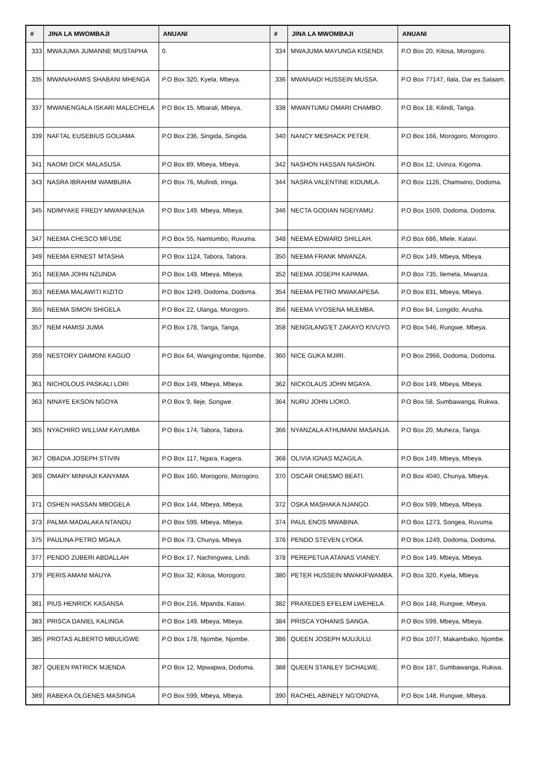| # | JINA LA MWOMBAJI | ANUANI | # | JINA LA MWOMBAJI | ANUANI |
| --- | --- | --- | --- | --- | --- |
| 333 | MWAJUMA JUMANNE MUSTAPHA | 0. | 334 | MWAJUMA MAYUNGA KISENDI. | P.O Box 20, Kilosa, Morogoro. |
| 335 | MWANAHAMIS SHABANI MHENGA | P.O Box 320, Kyela, Mbeya. | 336 | MWANAIDI HUSSEIN MUSSA. | P.O Box 77147, Ilala, Dar es Salaam. |
| 337 | MWANENGALA ISKARI MALECHELA | P.O Box 15, Mbarali, Mbeya. | 338 | MWANTUMU OMARI CHAMBO. | P.O Box 18, Kilindi, Tanga. |
| 339 | NAFTAL EUSEBIUS GOLIAMA | P.O Box 236, Singida, Singida. | 340 | NANCY MESHACK PETER. | P.O Box 166, Morogoro, Morogoro. |
| 341 | NAOMI DICK MALASUSA | P.O Box 89, Mbeya, Mbeya. | 342 | NASHON HASSAN NASHON. | P.O Box 12, Uvinza, Kigoma. |
| 343 | NASRA IBRAHIM WAMBURA | P.O Box 76, Mufindi, Iringa. | 344 | NASRA VALENTINE KIDUMLA. | P.O Box 1126, Chamwino, Dodoma. |
| 345 | NDIMYAKE FREDY MWANKENJA | P.O Box 149, Mbeya, Mbeya. | 346 | NECTA GODIAN NGEIYAMU. | P.O Box 1509, Dodoma, Dodoma. |
| 347 | NEEMA CHESCO MFUSE | P.O Box 55, Namtumbo, Ruvuma. | 348 | NEEMA EDWARD SHILLAH. | P.O Box 686, Mlele, Katavi. |
| 349 | NEEMA ERNEST MTASHA | P.O Box 1124, Tabora, Tabora. | 350 | NEEMA FRANK MWANZA. | P.O Box 149, Mbeya, Mbeya. |
| 351 | NEEMA JOHN NZUNDA | P.O Box 149, Mbeya, Mbeya. | 352 | NEEMA JOSEPH KAPAMA. | P.O Box 735, Ilemela, Mwanza. |
| 353 | NEEMA MALAWITI KIZITO | P.O Box 1249, Dodoma, Dodoma. | 354 | NEEMA PETRO MWAKAPESA. | P.O Box 831, Mbeya, Mbeya. |
| 355 | NEEMA SIMON SHIGELA | P.O Box 22, Ulanga, Morogoro. | 356 | NEEMA VYOSENA MLEMBA. | P.O Box 84, Longido, Arusha. |
| 357 | NEM HAMISI JUMA | P.O Box 178, Tanga, Tanga. | 358 | NENGILANG'ET ZAKAYO KIVUYO. | P.O Box 546, Rungwe, Mbeya. |
| 359 | NESTORY DAIMONI KAGUO | P.O Box 64, Wanging'ombe, Njombe. | 360 | NICE GUKA MJIRI. | P.O Box 2966, Dodoma, Dodoma. |
| 361 | NICHOLOUS PASKALI LORI | P.O Box 149, Mbeya, Mbeya. | 362 | NICKOLAUS JOHN MGAYA. | P.O Box 149, Mbeya, Mbeya. |
| 363 | NINAYE EKSON NGOYA | P.O Box 9, Ileje, Songwe. | 364 | NURU JOHN LIOKO. | P.O Box 58, Sumbawanga, Rukwa. |
| 365 | NYACHIRO WILLIAM KAYUMBA | P.O Box 174, Tabora, Tabora. | 366 | NYANZALA ATHUMANI MASANJA. | P.O Box 20, Muheza, Tanga. |
| 367 | OBADIA JOSEPH STIVIN | P.O Box 117, Ngara, Kagera. | 368 | OLIVIA IGNAS MZAGILA. | P.O Box 149, Mbeya, Mbeya. |
| 369 | OMARY MINHAJI KANYAMA | P.O Box 160, Morogoro, Morogoro. | 370 | OSCAR ONESMO BEATI. | P.O Box 4040, Chunya, Mbeya. |
| 371 | OSHEN HASSAN MBOGELA | P.O Box 144, Mbeya, Mbeya. | 372 | OSKA MASHAKA NJANGO. | P.O Box 599, Mbeya, Mbeya. |
| 373 | PALMA MADALAKA NTANDU | P.O Box 599, Mbeya, Mbeya. | 374 | PAUL ENOS MWABINA. | P.O Box 1273, Songea, Ruvuma. |
| 375 | PAULINA PETRO MGALA | P.O Box 73, Chunya, Mbeya. | 376 | PENDO STEVEN LYOKA. | P.O Box 1249, Dodoma, Dodoma. |
| 377 | PENDO ZUBERI ABDALLAH | P.O Box 17, Nachingwea, Lindi. | 378 | PEREPETUA ATANAS VIANEY. | P.O Box 149, Mbeya, Mbeya. |
| 379 | PERIS AMANI MAUYA | P.O Box 32, Kilosa, Morogoro. | 380 | PETER HUSSEIN MWAKIFWAMBA. | P.O Box 320, Kyela, Mbeya. |
| 381 | PIUS HENRICK KASANSA | P.O Box 216, Mpanda, Katavi. | 382 | PRAXEDES EFELEM LWEHELA. | P.O Box 148, Rungwe, Mbeya. |
| 383 | PRISCA DANIEL KALINGA | P.O Box 149, Mbeya, Mbeya. | 384 | PRISCA YOHANIS SANGA. | P.O Box 599, Mbeya, Mbeya. |
| 385 | PROTAS ALBERTO MBULIGWE | P.O Box 178, Njombe, Njombe. | 386 | QUEEN JOSEPH MJUJULU. | P.O Box 1077, Makambako, Njombe. |
| 387 | QUEEN PATRICK MJENDA | P.O Box 12, Mpwapwa, Dodoma. | 388 | QUEEN STANLEY SICHALWE. | P.O Box 187, Sumbawanga, Rukwa. |
| 389 | RABEKA OLGENES MASINGA | P.O Box 599, Mbeya, Mbeya. | 390 | RACHEL ABINELY NG'ONDYA. | P.O Box 148, Rungwe, Mbeya. |